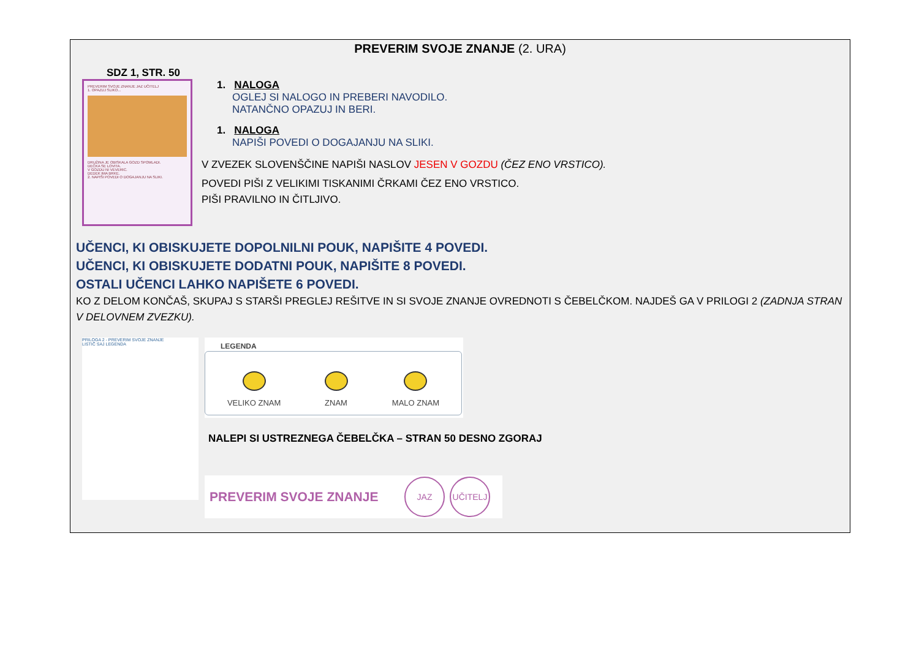PREVERIM SVOJE ZNANJE (2. URA)
SDZ 1, STR. 50
PREVERIM SVOJE ZNANJE JAZ UČITELJ
1. OPAZUJ SLIKO...
DRUŽINA JE OBISKALA GOZD SPOMLADI.
DEČKA SE LOVITA.
V GOZDU NI VEVERIC.
DEDEK IMA BRKE.
2. NAPIŠI POVEDI O DOGAJANJU NA SLIKI.
1. NALOGA
OGLEJ SI NALOGO IN PREBERI NAVODILO.
NATANČNO OPAZUJ IN BERI.
1. NALOGA
NAPIŠI POVEDI O DOGAJANJU NA SLIKI.
V ZVEZEK SLOVENŠČINE NAPIŠI NASLOV JESEN V GOZDU (ČEZ ENO VRSTICO).
POVEDI PIŠI Z VELIKIMI TISKANIMI ČRKAMI ČEZ ENO VRSTICO.
PIŠI PRAVILNO IN ČITLJIVO.
UČENCI, KI OBISKUJETE DOPOLNILNI POUK, NAPIŠITE 4 POVEDI.
UČENCI, KI OBISKUJETE DODATNI POUK, NAPIŠITE 8 POVEDI.
OSTALI UČENCI LAHKO NAPIŠETE 6 POVEDI.
KO Z DELOM KONČAŠ, SKUPAJ S STARŠI PREGLEJ REŠITVE IN SI SVOJE ZNANJE OVREDNOTI S ČEBELČKOM. NAJDEŠ GA V PRILOGI 2 (ZADNJA STRAN V DELOVNEM ZVEZKU).
PRILOGA 2 - PREVERIM SVOJE ZNANJE
LISTIČ SAJ LEGENDA
LEGENDA
VELIKO ZNAM
ZNAM
MALO ZNAM
NALEPI SI USTREZNEGA ČEBELČKA – STRAN 50 DESNO ZGORAJ
PREVERIM SVOJE ZNANJE JAZ UČITELJ